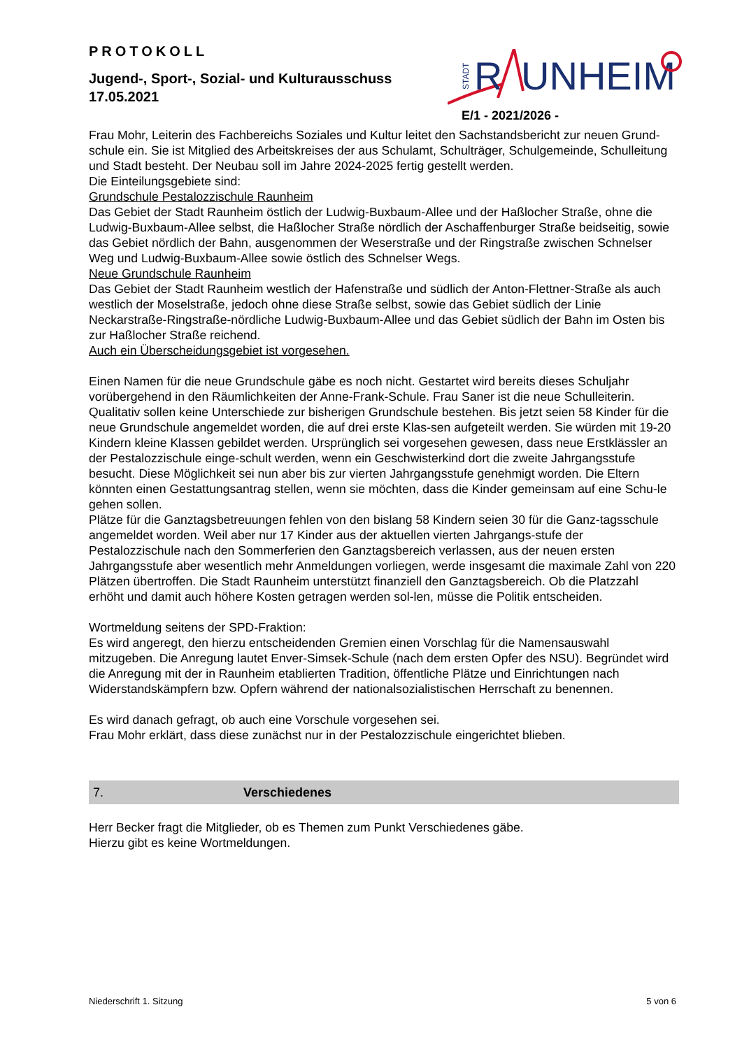PROTOKOLL
Jugend-, Sport-, Sozial- und Kulturausschuss
17.05.2021
STADT
R
UNHEIM
E/1 - 2021/2026 -
Frau Mohr, Leiterin des Fachbereichs Soziales und Kultur leitet den Sachstandsbericht zur neuen Grund-schule ein. Sie ist Mitglied des Arbeitskreises der aus Schulamt, Schulträger, Schulgemeinde, Schulleitung und Stadt besteht. Der Neubau soll im Jahre 2024-2025 fertig gestellt werden.
Die Einteilungsgebiete sind:
Grundschule Pestalozzischule Raunheim
Das Gebiet der Stadt Raunheim östlich der Ludwig-Buxbaum-Allee und der Haßlocher Straße, ohne die Ludwig-Buxbaum-Allee selbst, die Haßlocher Straße nördlich der Aschaffenburger Straße beidseitig, sowie das Gebiet nördlich der Bahn, ausgenommen der Weserstraße und der Ringstraße zwischen Schnelser Weg und Ludwig-Buxbaum-Allee sowie östlich des Schnelser Wegs.
Neue Grundschule Raunheim
Das Gebiet der Stadt Raunheim westlich der Hafenstraße und südlich der Anton-Flettner-Straße als auch westlich der Moselstraße, jedoch ohne diese Straße selbst, sowie das Gebiet südlich der Linie Neckarstraße-Ringstraße-nördliche Ludwig-Buxbaum-Allee und das Gebiet südlich der Bahn im Osten bis zur Haßlocher Straße reichend.
Auch ein Überscheidungsgebiet ist vorgesehen.
Einen Namen für die neue Grundschule gäbe es noch nicht. Gestartet wird bereits dieses Schuljahr vorübergehend in den Räumlichkeiten der Anne-Frank-Schule. Frau Saner ist die neue Schulleiterin. Qualitativ sollen keine Unterschiede zur bisherigen Grundschule bestehen. Bis jetzt seien 58 Kinder für die neue Grundschule angemeldet worden, die auf drei erste Klas-sen aufgeteilt werden. Sie würden mit 19-20 Kindern kleine Klassen gebildet werden. Ursprünglich sei vorgesehen gewesen, dass neue Erstklässler an der Pestalozzischule einge-schult werden, wenn ein Geschwisterkind dort die zweite Jahrgangsstufe besucht. Diese Möglichkeit sei nun aber bis zur vierten Jahrgangsstufe genehmigt worden. Die Eltern könnten einen Gestattungsantrag stellen, wenn sie möchten, dass die Kinder gemeinsam auf eine Schu-le gehen sollen.
Plätze für die Ganztagsbetreuungen fehlen von den bislang 58 Kindern seien 30 für die Ganz-tagsschule angemeldet worden. Weil aber nur 17 Kinder aus der aktuellen vierten Jahrgangs-stufe der Pestalozzischule nach den Sommerferien den Ganztagsbereich verlassen, aus der neuen ersten Jahrgangsstufe aber wesentlich mehr Anmeldungen vorliegen, werde insgesamt die maximale Zahl von 220 Plätzen übertroffen. Die Stadt Raunheim unterstützt finanziell den Ganztagsbereich. Ob die Platzzahl erhöht und damit auch höhere Kosten getragen werden sol-len, müsse die Politik entscheiden.
Wortmeldung seitens der SPD-Fraktion:
Es wird angeregt, den hierzu entscheidenden Gremien einen Vorschlag für die Namensauswahl mitzugeben. Die Anregung lautet Enver-Simsek-Schule (nach dem ersten Opfer des NSU). Begründet wird die Anregung mit der in Raunheim etablierten Tradition, öffentliche Plätze und Einrichtungen nach Widerstandskämpfern bzw. Opfern während der nationalsozialistischen Herrschaft zu benennen.
Es wird danach gefragt, ob auch eine Vorschule vorgesehen sei.
Frau Mohr erklärt, dass diese zunächst nur in der Pestalozzischule eingerichtet blieben.
7. Verschiedenes
Herr Becker fragt die Mitglieder, ob es Themen zum Punkt Verschiedenes gäbe.
Hierzu gibt es keine Wortmeldungen.
Niederschrift 1. Sitzung 5 von 6